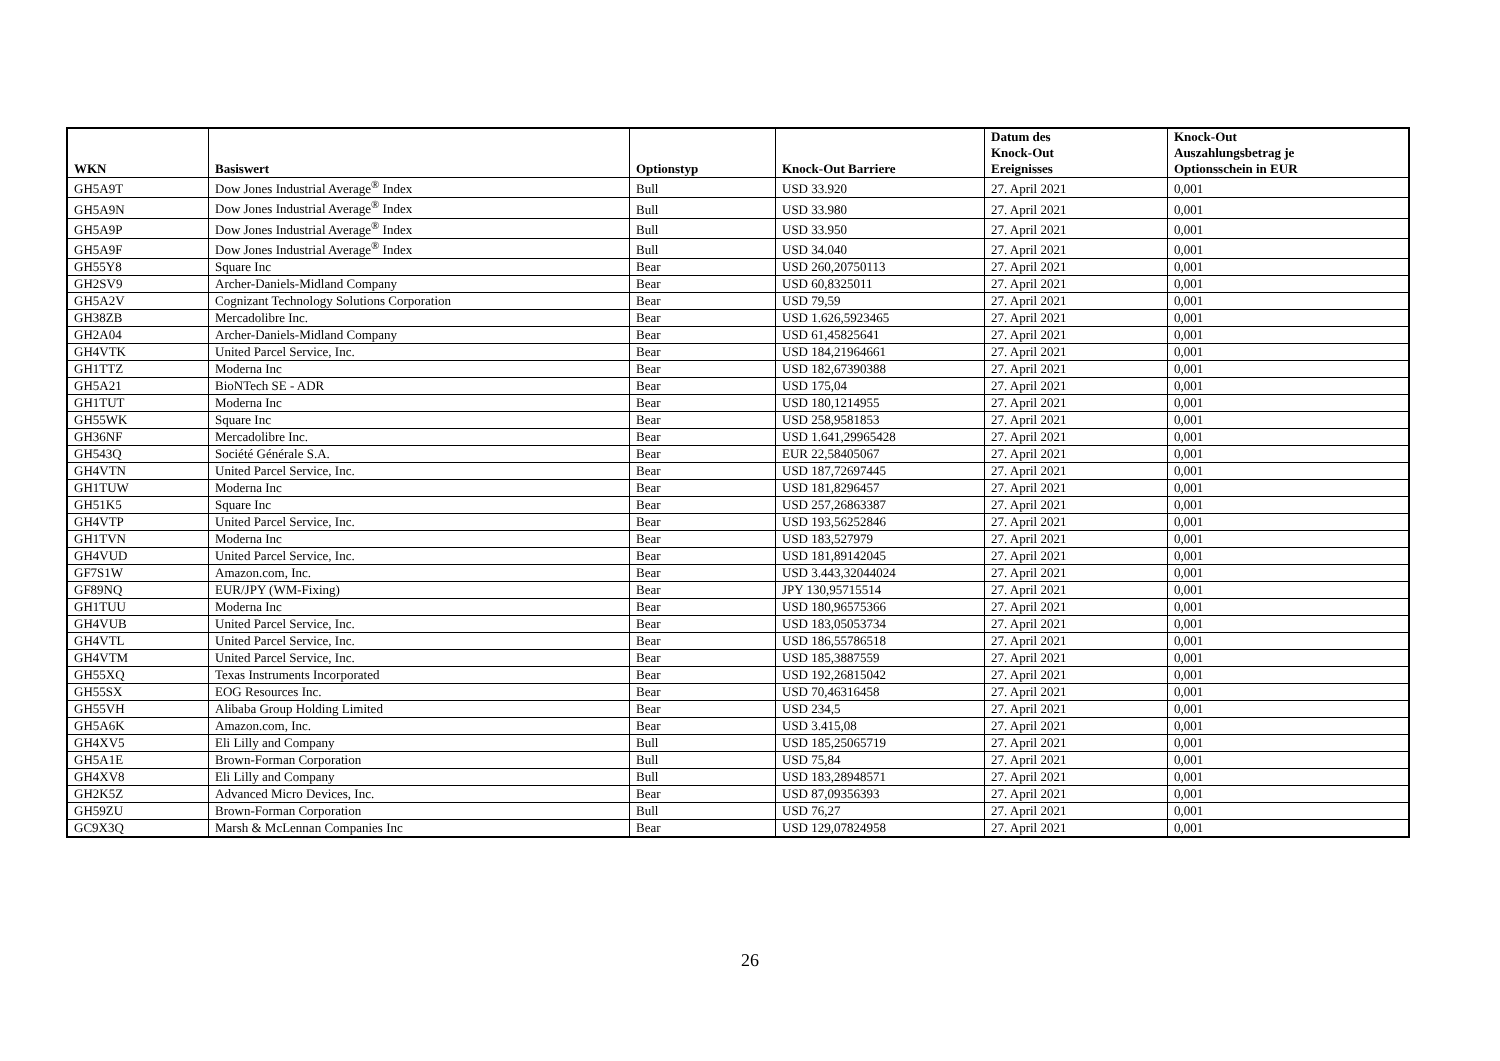| WKN | Basiswert | Optionstyp | Knock-Out Barriere | Datum des Knock-Out Ereignisses | Knock-Out Auszahlungsbetrag je Optionsschein in EUR |
| --- | --- | --- | --- | --- | --- |
| GH5A9T | Dow Jones Industrial Average<sup>®</sup> Index | Bull | USD 33.920 | 27. April 2021 | 0,001 |
| GH5A9N | Dow Jones Industrial Average<sup>®</sup> Index | Bull | USD 33.980 | 27. April 2021 | 0,001 |
| GH5A9P | Dow Jones Industrial Average<sup>®</sup> Index | Bull | USD 33.950 | 27. April 2021 | 0,001 |
| GH5A9F | Dow Jones Industrial Average<sup>®</sup> Index | Bull | USD 34.040 | 27. April 2021 | 0,001 |
| GH55Y8 | Square Inc | Bear | USD 260,20750113 | 27. April 2021 | 0,001 |
| GH2SV9 | Archer-Daniels-Midland Company | Bear | USD 60,8325011 | 27. April 2021 | 0,001 |
| GH5A2V | Cognizant Technology Solutions Corporation | Bear | USD 79,59 | 27. April 2021 | 0,001 |
| GH38ZB | Mercadolibre Inc. | Bear | USD 1.626,5923465 | 27. April 2021 | 0,001 |
| GH2A04 | Archer-Daniels-Midland Company | Bear | USD 61,45825641 | 27. April 2021 | 0,001 |
| GH4VTK | United Parcel Service, Inc. | Bear | USD 184,21964661 | 27. April 2021 | 0,001 |
| GH1TTZ | Moderna Inc | Bear | USD 182,67390388 | 27. April 2021 | 0,001 |
| GH5A21 | BioNTech SE - ADR | Bear | USD 175,04 | 27. April 2021 | 0,001 |
| GH1TUT | Moderna Inc | Bear | USD 180,1214955 | 27. April 2021 | 0,001 |
| GH55WK | Square Inc | Bear | USD 258,9581853 | 27. April 2021 | 0,001 |
| GH36NF | Mercadolibre Inc. | Bear | USD 1.641,29965428 | 27. April 2021 | 0,001 |
| GH543Q | Société Générale S.A. | Bear | EUR 22,58405067 | 27. April 2021 | 0,001 |
| GH4VTN | United Parcel Service, Inc. | Bear | USD 187,72697445 | 27. April 2021 | 0,001 |
| GH1TUW | Moderna Inc | Bear | USD 181,8296457 | 27. April 2021 | 0,001 |
| GH51K5 | Square Inc | Bear | USD 257,26863387 | 27. April 2021 | 0,001 |
| GH4VTP | United Parcel Service, Inc. | Bear | USD 193,56252846 | 27. April 2021 | 0,001 |
| GH1TVN | Moderna Inc | Bear | USD 183,527979 | 27. April 2021 | 0,001 |
| GH4VUD | United Parcel Service, Inc. | Bear | USD 181,89142045 | 27. April 2021 | 0,001 |
| GF7S1W | Amazon.com, Inc. | Bear | USD 3.443,32044024 | 27. April 2021 | 0,001 |
| GF89NQ | EUR/JPY (WM-Fixing) | Bear | JPY 130,95715514 | 27. April 2021 | 0,001 |
| GH1TUU | Moderna Inc | Bear | USD 180,96575366 | 27. April 2021 | 0,001 |
| GH4VUB | United Parcel Service, Inc. | Bear | USD 183,05053734 | 27. April 2021 | 0,001 |
| GH4VTL | United Parcel Service, Inc. | Bear | USD 186,55786518 | 27. April 2021 | 0,001 |
| GH4VTM | United Parcel Service, Inc. | Bear | USD 185,3887559 | 27. April 2021 | 0,001 |
| GH55XQ | Texas Instruments Incorporated | Bear | USD 192,26815042 | 27. April 2021 | 0,001 |
| GH55SX | EOG Resources Inc. | Bear | USD 70,46316458 | 27. April 2021 | 0,001 |
| GH55VH | Alibaba Group Holding Limited | Bear | USD 234,5 | 27. April 2021 | 0,001 |
| GH5A6K | Amazon.com, Inc. | Bear | USD 3.415,08 | 27. April 2021 | 0,001 |
| GH4XV5 | Eli Lilly and Company | Bull | USD 185,25065719 | 27. April 2021 | 0,001 |
| GH5A1E | Brown-Forman Corporation | Bull | USD 75,84 | 27. April 2021 | 0,001 |
| GH4XV8 | Eli Lilly and Company | Bull | USD 183,28948571 | 27. April 2021 | 0,001 |
| GH2K5Z | Advanced Micro Devices, Inc. | Bear | USD 87,09356393 | 27. April 2021 | 0,001 |
| GH59ZU | Brown-Forman Corporation | Bull | USD 76,27 | 27. April 2021 | 0,001 |
| GC9X3Q | Marsh & McLennan Companies Inc | Bear | USD 129,07824958 | 27. April 2021 | 0,001 |
26